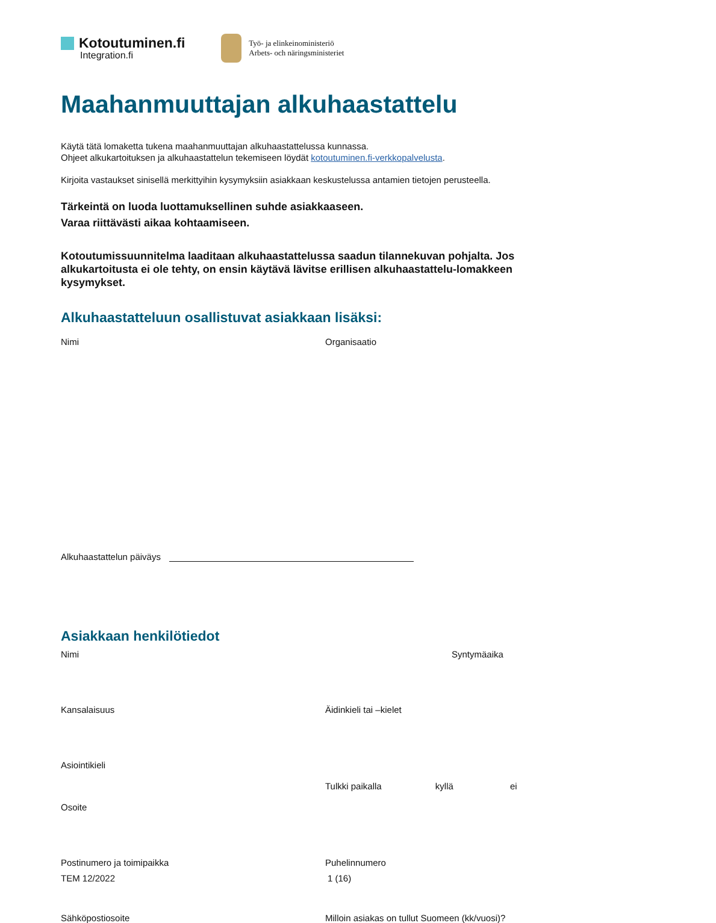Kotoutuminen.fi
Integration.fi
Työ- ja elinkeinoministeriö
Arbets- och näringsministeriet
Maahanmuuttajan alkuhaastattelu
Käytä tätä lomaketta tukena maahanmuuttajan alkuhaastattelussa kunnassa.
Ohjeet alkukartoituksen ja alkuhaastattelun tekemiseen löydät kotoutuminen.fi-verkkopalvelusta.
Kirjoita vastaukset sinisellä merkittyihin kysymyksiin asiakkaan keskustelussa antamien tietojen perusteella.
Tärkeintä on luoda luottamuksellinen suhde asiakkaaseen.
Varaa riittävästi aikaa kohtaamiseen.
Kotoutumissuunnitelma laaditaan alkuhaastattelussa saadun tilannekuvan pohjalta. Jos alkukartoitusta ei ole tehty, on ensin käytävä lävitse erillisen alkuhaastattelu-lomakkeen kysymykset.
Alkuhaastatteluun osallistuvat asiakkaan lisäksi:
Nimi Organisaatio
Alkuhaastattelun päiväys
Asiakkaan henkilötiedot
Nimi Syntymäaika
Kansalaisuus Äidinkieli tai –kielet
Asiointikieli
Tulkki paikalla kyllä ei
Osoite
Postinumero ja toimipaikka Puhelinnumero
Sähköpostiosoite Milloin asiakas on tullut Suomeen (kk/vuosi)?
TEM 12/2022 1 (16)